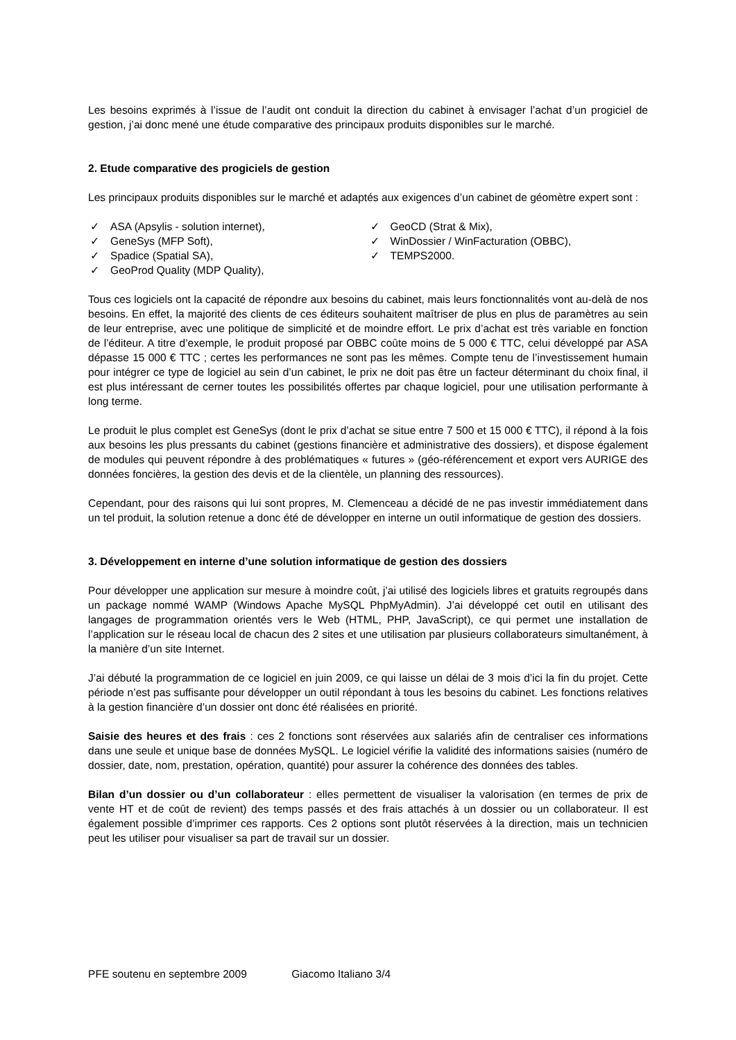Les besoins exprimés à l’issue de l’audit ont conduit la direction du cabinet à envisager l’achat d’un progiciel de gestion, j’ai donc mené une étude comparative des principaux produits disponibles sur le marché.
2. Etude comparative des progiciels de gestion
Les principaux produits disponibles sur le marché et adaptés aux exigences d’un cabinet de géomètre expert sont :
✓ ASA (Apsylis - solution internet),
✓ GeneSys (MFP Soft),
✓ Spadice (Spatial SA),
✓ GeoProd Quality (MDP Quality),
✓ GeoCD (Strat & Mix),
✓ WinDossier / WinFacturation (OBBC),
✓ TEMPS2000.
Tous ces logiciels ont la capacité de répondre aux besoins du cabinet, mais leurs fonctionnalités vont au-delà de nos besoins. En effet, la majorité des clients de ces éditeurs souhaitent maîtriser de plus en plus de paramètres au sein de leur entreprise, avec une politique de simplicité et de moindre effort. Le prix d’achat est très variable en fonction de l’éditeur. A titre d’exemple, le produit proposé par OBBC coûte moins de 5 000 € TTC, celui développé par ASA dépasse 15 000 € TTC ; certes les performances ne sont pas les mêmes. Compte tenu de l’investissement humain pour intégrer ce type de logiciel au sein d’un cabinet, le prix ne doit pas être un facteur déterminant du choix final, il est plus intéressant de cerner toutes les possibilités offertes par chaque logiciel, pour une utilisation performante à long terme.
Le produit le plus complet est GeneSys (dont le prix d’achat se situe entre 7 500 et 15 000 € TTC), il répond à la fois aux besoins les plus pressants du cabinet (gestions financière et administrative des dossiers), et dispose également de modules qui peuvent répondre à des problématiques « futures » (géo-référencement et export vers AURIGE des données foncières, la gestion des devis et de la clientèle, un planning des ressources).
Cependant, pour des raisons qui lui sont propres, M. Clemenceau a décidé de ne pas investir immédiatement dans un tel produit, la solution retenue a donc été de développer en interne un outil informatique de gestion des dossiers.
3. Développement en interne d’une solution informatique de gestion des dossiers
Pour développer une application sur mesure à moindre coût, j’ai utilisé des logiciels libres et gratuits regroupés dans un package nommé WAMP (Windows Apache MySQL PhpMyAdmin). J’ai développé cet outil en utilisant des langages de programmation orientés vers le Web (HTML, PHP, JavaScript), ce qui permet une installation de l’application sur le réseau local de chacun des 2 sites et une utilisation par plusieurs collaborateurs simultanément, à la manière d’un site Internet.
J’ai débuté la programmation de ce logiciel en juin 2009, ce qui laisse un délai de 3 mois d’ici la fin du projet. Cette période n’est pas suffisante pour développer un outil répondant à tous les besoins du cabinet. Les fonctions relatives à la gestion financière d’un dossier ont donc été réalisées en priorité.
Saisie des heures et des frais : ces 2 fonctions sont réservées aux salariés afin de centraliser ces informations dans une seule et unique base de données MySQL. Le logiciel vérifie la validité des informations saisies (numéro de dossier, date, nom, prestation, opération, quantité) pour assurer la cohérence des données des tables.
Bilan d’un dossier ou d’un collaborateur : elles permettent de visualiser la valorisation (en termes de prix de vente HT et de coût de revient) des temps passés et des frais attachés à un dossier ou un collaborateur. Il est également possible d’imprimer ces rapports. Ces 2 options sont plutôt réservées à la direction, mais un technicien peut les utiliser pour visualiser sa part de travail sur un dossier.
PFE soutenu en septembre 2009 Giacomo Italiano 3/4